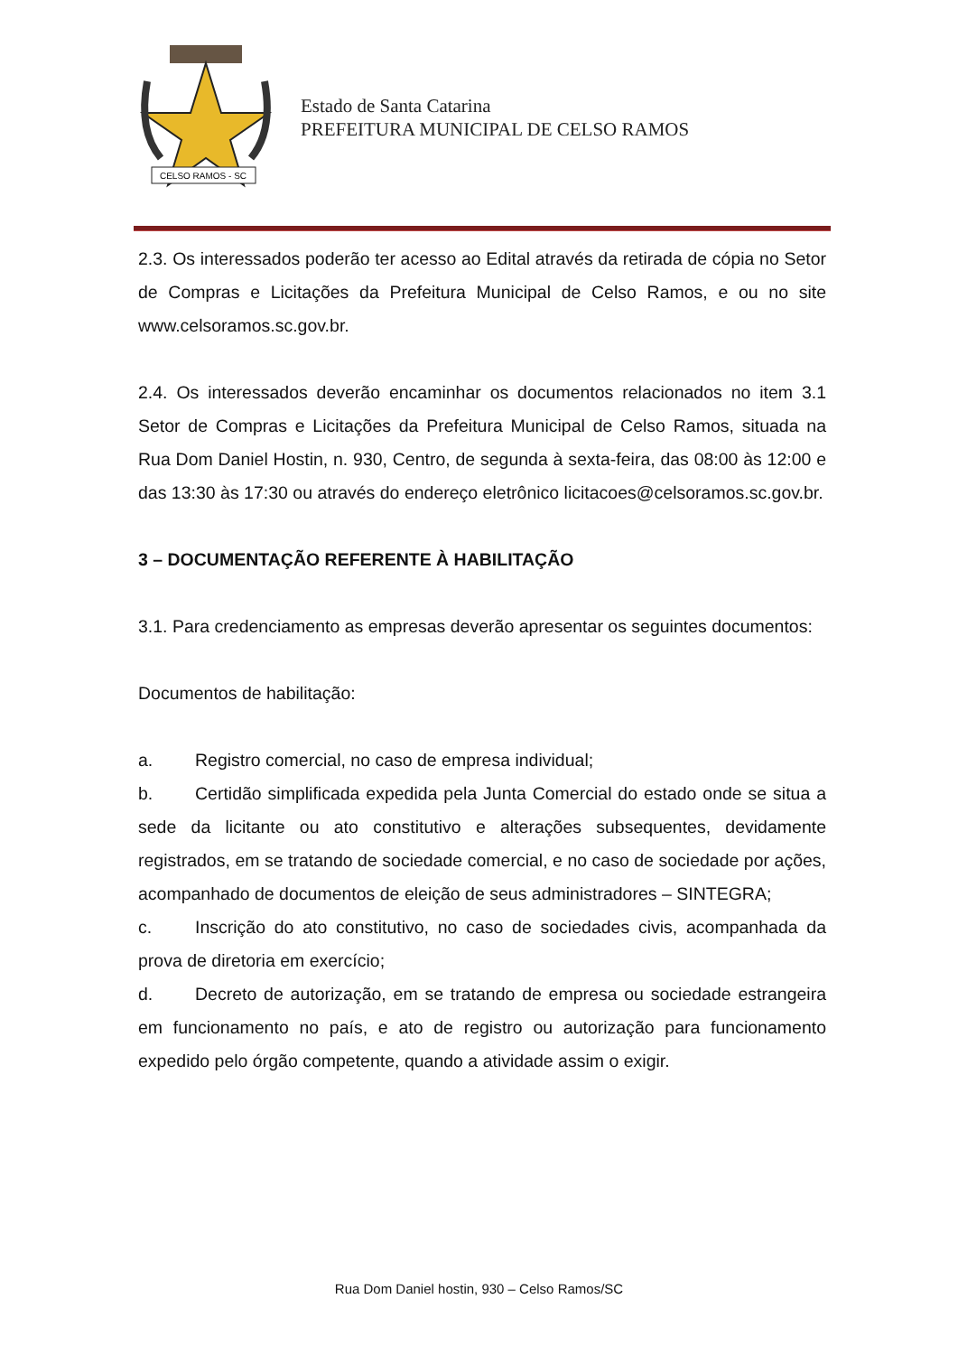CELSO RAMOS - SC
Estado de Santa Catarina
PREFEITURA MUNICIPAL DE CELSO RAMOS
2.3. Os interessados poderão ter acesso ao Edital através da retirada de cópia no Setor de Compras e Licitações da Prefeitura Municipal de Celso Ramos, e ou no site www.celsoramos.sc.gov.br.
2.4. Os interessados deverão encaminhar os documentos relacionados no item 3.1 Setor de Compras e Licitações da Prefeitura Municipal de Celso Ramos, situada na Rua Dom Daniel Hostin, n. 930, Centro, de segunda à sexta-feira, das 08:00 às 12:00 e das 13:30 às 17:30 ou através do endereço eletrônico licitacoes@celsoramos.sc.gov.br.
3 – DOCUMENTAÇÃO REFERENTE À HABILITAÇÃO
3.1. Para credenciamento as empresas deverão apresentar os seguintes documentos:
Documentos de habilitação:
a. Registro comercial, no caso de empresa individual;
b. Certidão simplificada expedida pela Junta Comercial do estado onde se situa a sede da licitante ou ato constitutivo e alterações subsequentes, devidamente registrados, em se tratando de sociedade comercial, e no caso de sociedade por ações, acompanhado de documentos de eleição de seus administradores – SINTEGRA;
c. Inscrição do ato constitutivo, no caso de sociedades civis, acompanhada da prova de diretoria em exercício;
d. Decreto de autorização, em se tratando de empresa ou sociedade estrangeira em funcionamento no país, e ato de registro ou autorização para funcionamento expedido pelo órgão competente, quando a atividade assim o exigir.
Rua Dom Daniel hostin, 930 – Celso Ramos/SC